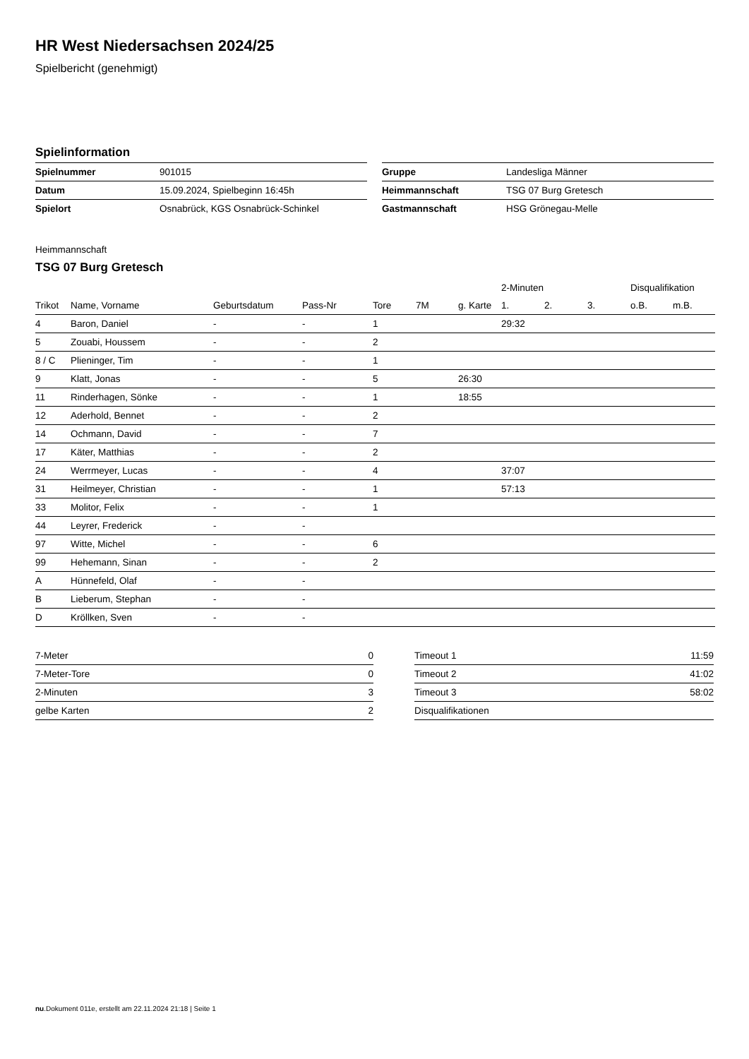HR West Niedersachsen 2024/25
Spielbericht (genehmigt)
Spielinformation
| Spielnummer | 901015 |
| Datum | 15.09.2024, Spielbeginn 16:45h |
| Spielort | Osnabrück, KGS Osnabrück-Schinkel |
| Gruppe | Landesliga Männer |
| Heimmannschaft | TSG 07 Burg Gretesch |
| Gastmannschaft | HSG Grönegau-Melle |
Heimmannschaft
TSG 07 Burg Gretesch
| | | | | | | | 2-Minuten | | | Disqualifikation | |
| --- | --- | --- | --- | --- | --- | --- | --- | --- | --- | --- | --- |
| Trikot | Name, Vorname | Geburtsdatum | Pass-Nr | Tore | 7M | g. Karte | 1. | 2. | 3. | o.B. | m.B. |
| 4 | Baron, Daniel | - | - | 1 | | | 29:32 | | | | |
| 5 | Zouabi, Houssem | - | - | 2 | | | | | | | |
| 8 / C | Plieninger, Tim | - | - | 1 | | | | | | | |
| 9 | Klatt, Jonas | - | - | 5 | | 26:30 | | | | | |
| 11 | Rinderhagen, Sönke | - | - | 1 | | 18:55 | | | | | |
| 12 | Aderhold, Bennet | - | - | 2 | | | | | | | |
| 14 | Ochmann, David | - | - | 7 | | | | | | | |
| 17 | Käter, Matthias | - | - | 2 | | | | | | | |
| 24 | Werrmeyer, Lucas | - | - | 4 | | | 37:07 | | | | |
| 31 | Heilmeyer, Christian | - | - | 1 | | | 57:13 | | | | |
| 33 | Molitor, Felix | - | - | 1 | | | | | | | |
| 44 | Leyrer, Frederick | - | - | | | | | | | | |
| 97 | Witte, Michel | - | - | 6 | | | | | | | |
| 99 | Hehemann, Sinan | - | - | 2 | | | | | | | |
| A | Hünnefeld, Olaf | - | - | | | | | | | | |
| B | Lieberum, Stephan | - | - | | | | | | | | |
| D | Kröllken, Sven | - | - | | | | | | | | |
| 7-Meter | 0 |
| 7-Meter-Tore | 0 |
| 2-Minuten | 3 |
| gelbe Karten | 2 |
| Timeout 1 | 11:59 |
| Timeout 2 | 41:02 |
| Timeout 3 | 58:02 |
| Disqualifikationen | |
nu.Dokument 011e, erstellt am 22.11.2024 21:18 | Seite 1